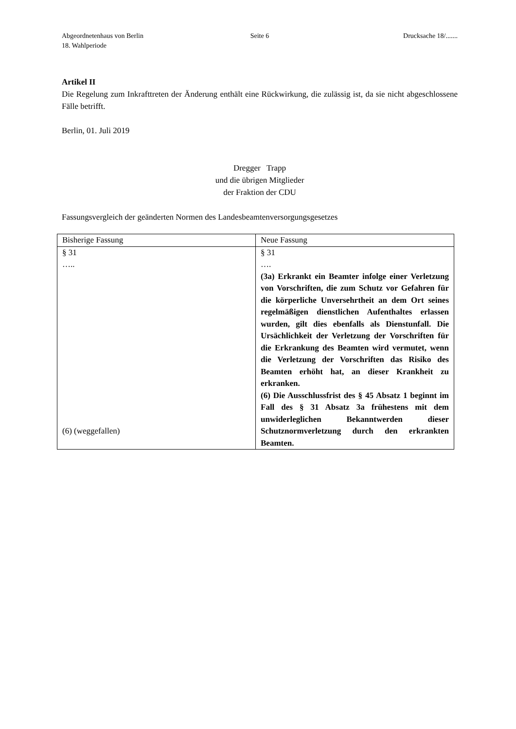Abgeordnetenhaus von Berlin
18. Wahlperiode
Seite 6 Drucksache 18/.......
Artikel II
Die Regelung zum Inkrafttreten der Änderung enthält eine Rückwirkung, die zulässig ist, da sie nicht abgeschlossene Fälle betrifft.
Berlin, 01. Juli 2019
Dregger Trapp
und die übrigen Mitglieder
der Fraktion der CDU
Fassungsvergleich der geänderten Normen des Landesbeamtenversorgungsgesetzes
| Bisherige Fassung | Neue Fassung |
| § 31 ….. (6) (weggefallen) | § 31 …. (3a) Erkrankt ein Beamter infolge einer Verletzung von Vorschriften, die zum Schutz vor Gefahren für die körperliche Unversehrtheit an dem Ort seines regelmäßigen dienstlichen Aufenthaltes erlassen wurden, gilt dies ebenfalls als Dienstunfall. Die Ursächlichkeit der Verletzung der Vorschriften für die Erkrankung des Beamten wird vermutet, wenn die Verletzung der Vorschriften das Risiko des Beamten erhöht hat, an dieser Krankheit zu erkranken. (6) Die Ausschlussfrist des § 45 Absatz 1 beginnt im Fall des § 31 Absatz 3a frühestens mit dem unwiderleglichen Bekanntwerden dieser Schutznormverletzung durch den erkrankten Beamten. |